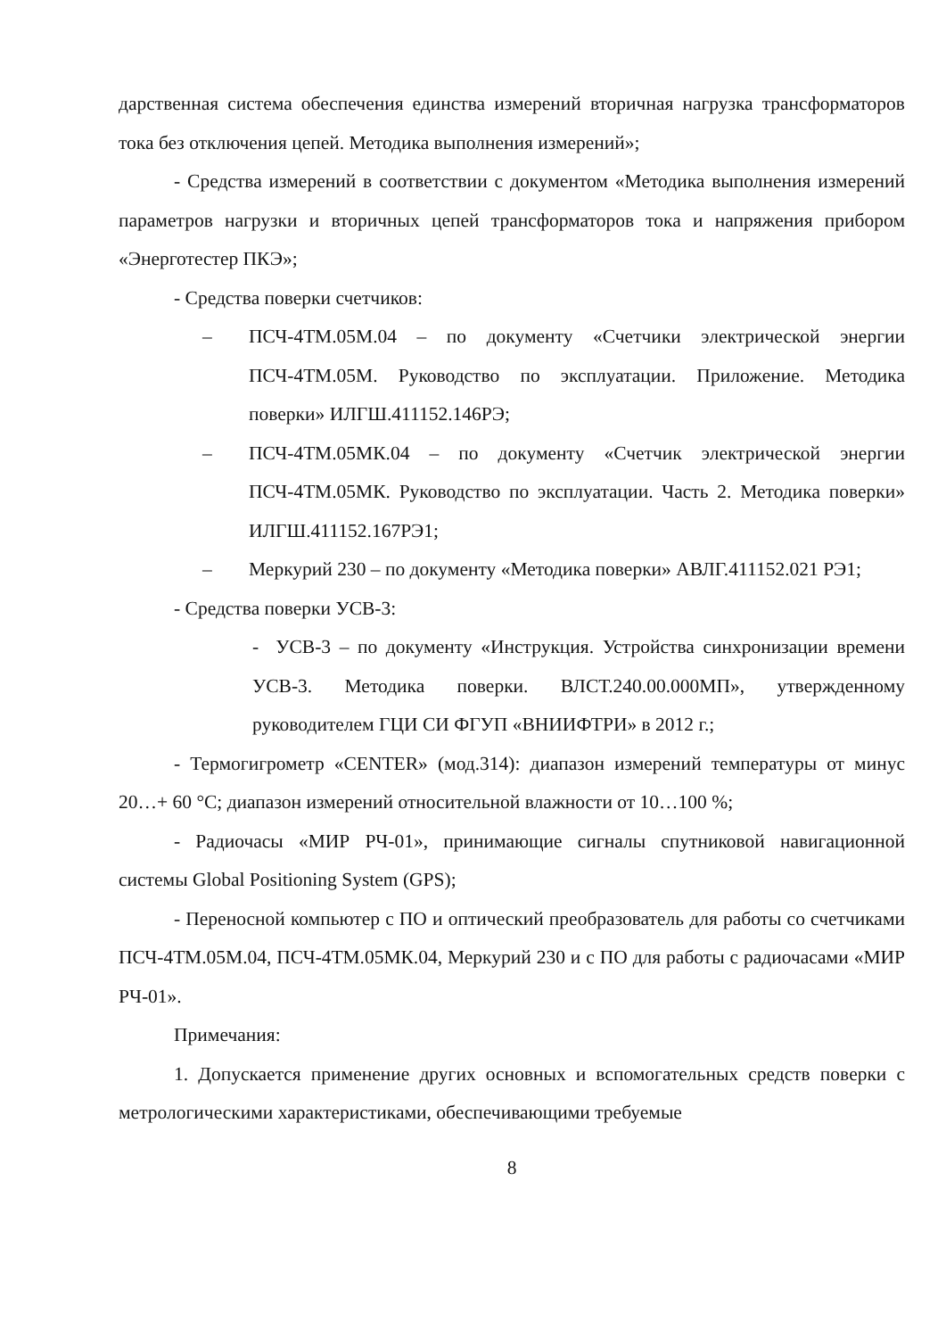дарственная система обеспечения единства измерений вторичная нагрузка трансформаторов тока без отключения цепей. Методика выполнения измерений»;
- Средства измерений в соответствии с документом «Методика выполнения измерений параметров нагрузки и вторичных цепей трансформаторов тока и напряжения прибором «Энерготестер ПКЭ»;
- Средства поверки счетчиков:
– ПСЧ-4ТМ.05М.04 – по документу «Счетчики электрической энергии ПСЧ-4ТМ.05М. Руководство по эксплуатации. Приложение. Методика поверки» ИЛГШ.411152.146РЭ;
– ПСЧ-4ТМ.05МК.04 – по документу «Счетчик электрической энергии ПСЧ-4ТМ.05МК. Руководство по эксплуатации. Часть 2. Методика поверки» ИЛГШ.411152.167РЭ1;
– Меркурий 230 – по документу «Методика поверки» АВЛГ.411152.021 РЭ1;
- Средства поверки УСВ-3:
- УСВ-3 – по документу «Инструкция. Устройства синхронизации времени УСВ-3. Методика поверки. ВЛСТ.240.00.000МП», утвержденному руководителем ГЦИ СИ ФГУП «ВНИИФТРИ» в 2012 г.;
- Термогигрометр «CENTER» (мод.314): диапазон измерений температуры от минус 20…+ 60 °С; диапазон измерений относительной влажности от 10…100 %;
- Радиочасы «МИР РЧ-01», принимающие сигналы спутниковой навигационной системы Global Positioning System (GPS);
- Переносной компьютер с ПО и оптический преобразователь для работы со счетчиками ПСЧ-4ТМ.05М.04, ПСЧ-4ТМ.05МК.04, Меркурий 230 и с ПО для работы с радиочасами «МИР РЧ-01».
Примечания:
1. Допускается применение других основных и вспомогательных средств поверки с метрологическими характеристиками, обеспечивающими требуемые
8